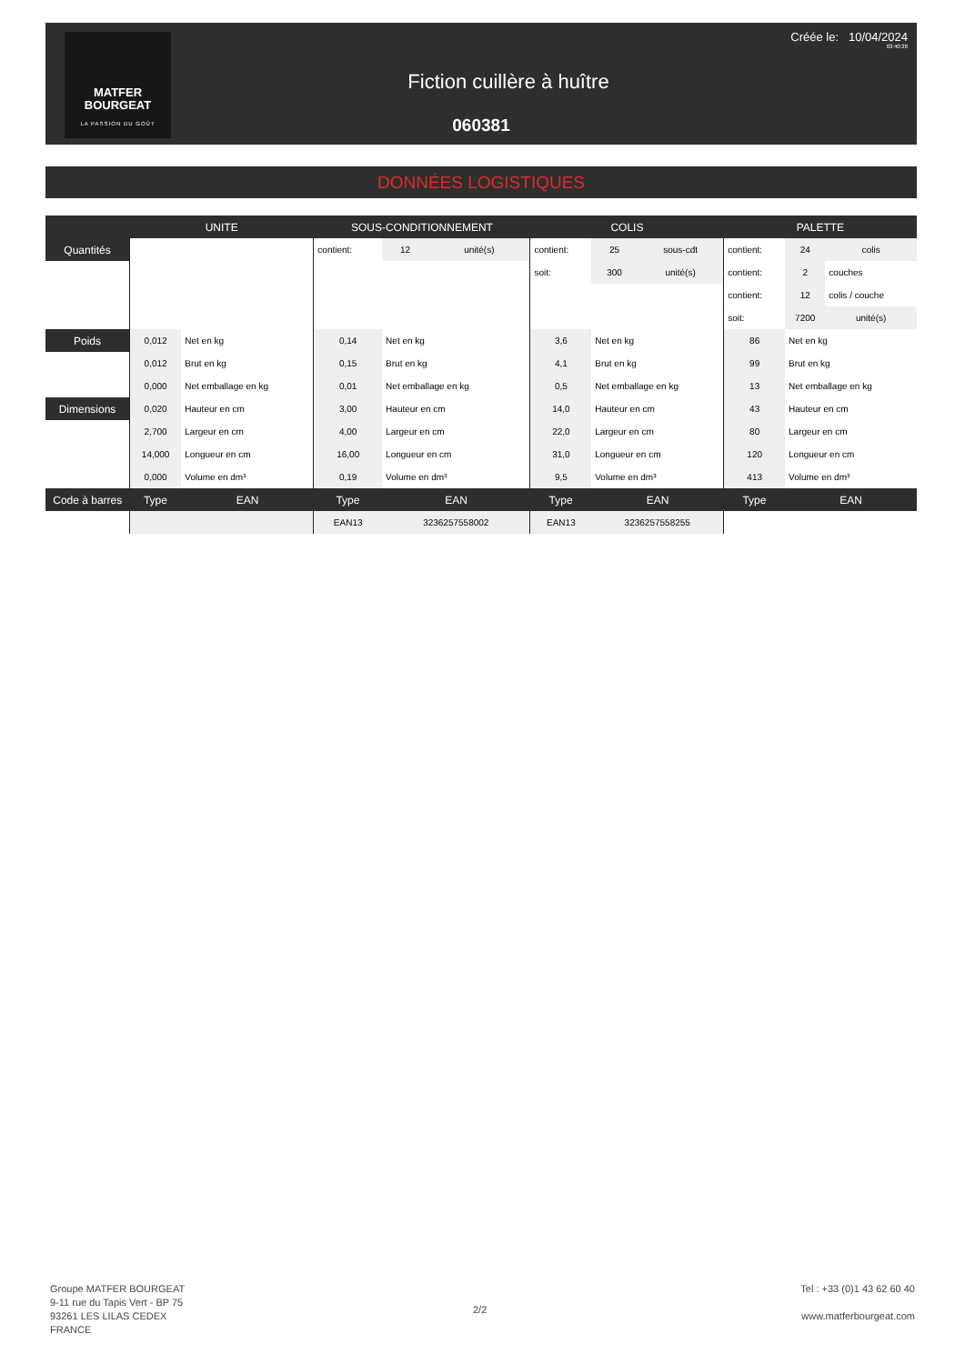MATFER
BOURGEAT
LA PASSION DU GOÛT
Créée le: 10/04/2024
03:40:28
Fiction cuillère à huître
060381
DONNÉES LOGISTIQUES
| | UNITE | | SOUS-CONDITIONNEMENT | | | COLIS | | | PALETTE | | |
| --- | --- | --- | --- | --- | --- | --- | --- | --- | --- | --- | --- |
| Quantités | | | contient: | 12 | unité(s) | contient: | 25 | sous-cdt | contient: | 24 | colis |
| | | | | | | soit: | 300 | unité(s) | contient: | 2 | couches |
| | | | | | | | | | contient: | 12 | colis / couche |
| | | | | | | | | | soit: | 7200 | unité(s) |
| Poids | 0,012 | Net en kg | 0,14 | Net en kg | | 3,6 | Net en kg | | 86 | Net en kg | |
| | 0,012 | Brut en kg | 0,15 | Brut en kg | | 4,1 | Brut en kg | | 99 | Brut en kg | |
| | 0,000 | Net emballage en kg | 0,01 | Net emballage en kg | | 0,5 | Net emballage en kg | | 13 | Net emballage en kg | |
| Dimensions | 0,020 | Hauteur en cm | 3,00 | Hauteur en cm | | 14,0 | Hauteur en cm | | 43 | Hauteur en cm | |
| | 2,700 | Largeur en cm | 4,00 | Largeur en cm | | 22,0 | Largeur en cm | | 80 | Largeur en cm | |
| | 14,000 | Longueur en cm | 16,00 | Longueur en cm | | 31,0 | Longueur en cm | | 120 | Longueur en cm | |
| | 0,000 | Volume en dm³ | 0,19 | Volume en dm³ | | 9,5 | Volume en dm³ | | 413 | Volume en dm³ | |
| Code à barres | Type | EAN | Type | EAN | | Type | EAN | | Type | EAN | |
| | | | EAN13 | 3236257558002 | | EAN13 | 3236257558255 | | | | |
Groupe MATFER BOURGEAT
9-11 rue du Tapis Vert - BP 75
93261 LES LILAS CEDEX
FRANCE
2/2
Tel : +33 (0)1 43 62 60 40
www.matferbourgeat.com